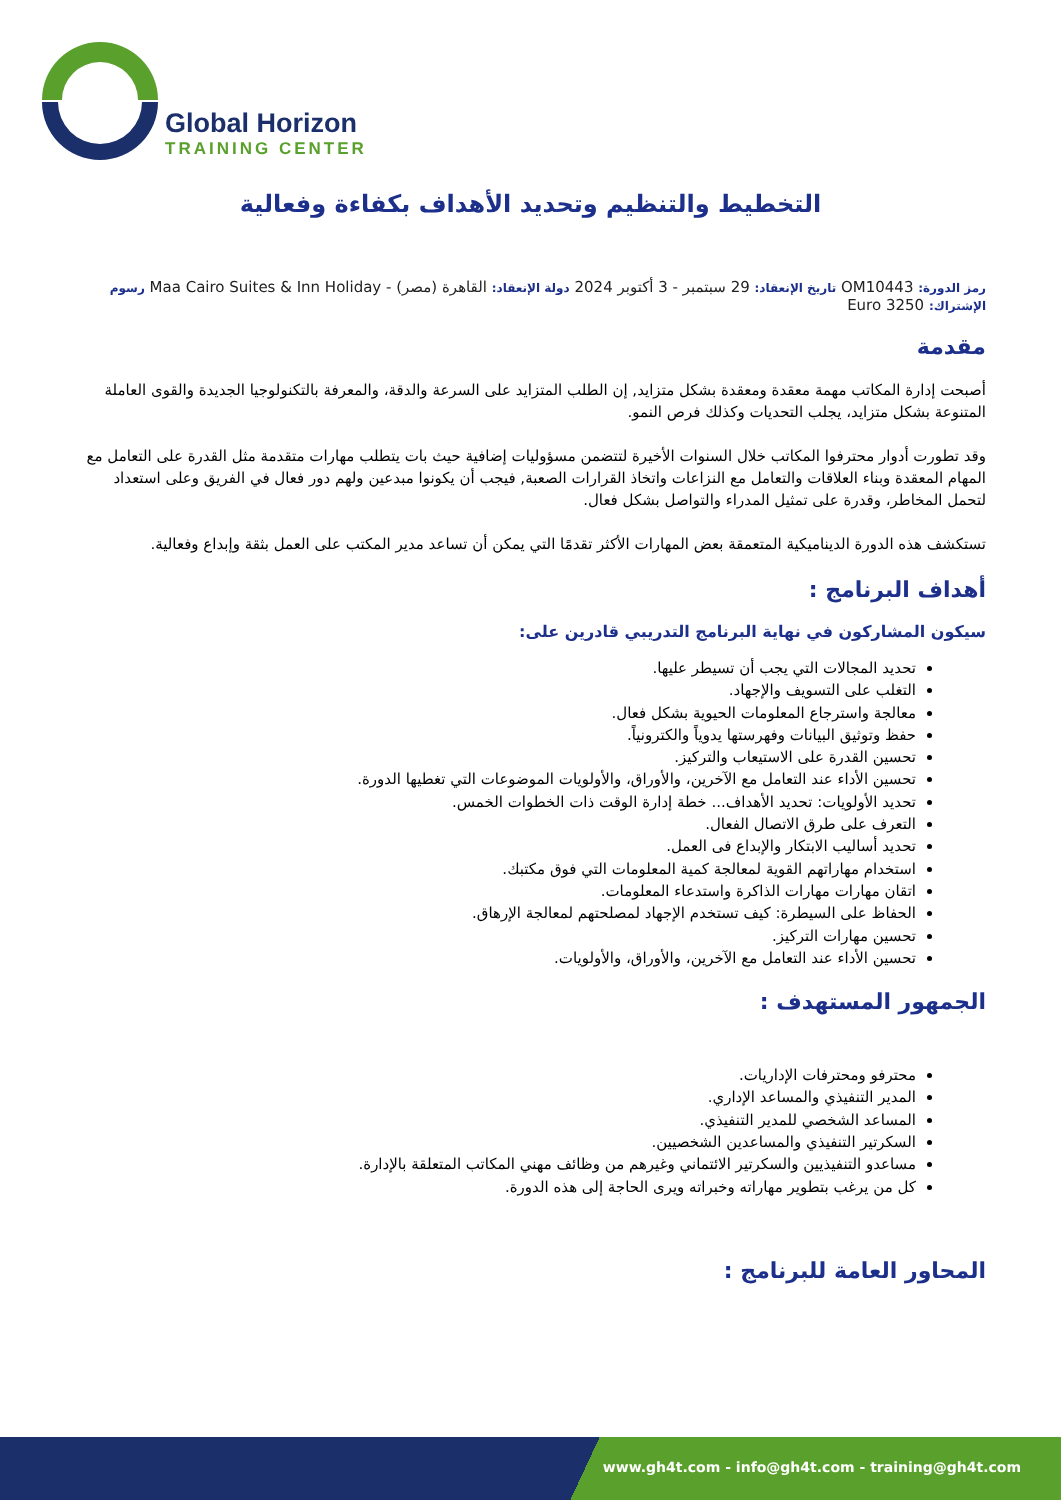Global Horizon
TRAINING CENTER
التخطيط والتنظيم وتحديد الأهداف بكفاءة وفعالية
رمز الدورة: OM10443 تاريخ الإنعقاد: 29 سبتمبر - 3 أكتوبر 2024 دولة الإنعقاد: القاهرة (مصر) - Maa Cairo Suites & Inn Holiday رسوم
الإشتراك: 3250 Euro
مقدمة
أصبحت إدارة المكاتب مهمة معقدة ومعقدة بشكل متزايد, إن الطلب المتزايد على السرعة والدقة، والمعرفة بالتكنولوجيا الجديدة والقوى العاملة المتنوعة بشكل متزايد، يجلب التحديات وكذلك فرص النمو.
وقد تطورت أدوار محترفوا المكاتب خلال السنوات الأخيرة لتتضمن مسؤوليات إضافية حيث بات يتطلب مهارات متقدمة مثل القدرة على التعامل مع المهام المعقدة وبناء العلاقات والتعامل مع النزاعات واتخاذ القرارات الصعبة, فيجب أن يكونوا مبدعين ولهم دور فعال في الفريق وعلى استعداد لتحمل المخاطر، وقدرة على تمثيل المدراء والتواصل بشكل فعال.
تستكشف هذه الدورة الديناميكية المتعمقة بعض المهارات الأكثر تقدمًا التي يمكن أن تساعد مدير المكتب على العمل بثقة وإبداع وفعالية.
أهداف البرنامج :
سيكون المشاركون في نهاية البرنامج التدريبي قادرين على:
تحديد المجالات التي يجب أن تسيطر عليها.
التغلب على التسويف والإجهاد.
معالجة واسترجاع المعلومات الحيوية بشكل فعال.
حفظ وتوثيق البيانات وفهرستها يدوياً والكترونياً.
تحسين القدرة على الاستيعاب والتركيز.
تحسين الأداء عند التعامل مع الآخرين، والأوراق، والأولويات الموضوعات التي تغطيها الدورة.
تحديد الأولويات: تحديد الأهداف... خطة إدارة الوقت ذات الخطوات الخمس.
التعرف على طرق الاتصال الفعال.
تحديد أساليب الابتكار والإبداع فى العمل.
استخدام مهاراتهم القوية لمعالجة كمية المعلومات التي فوق مكتبك.
اتقان مهارات مهارات الذاكرة واستدعاء المعلومات.
الحفاظ على السيطرة: كيف تستخدم الإجهاد لمصلحتهم لمعالجة الإرهاق.
تحسين مهارات التركيز.
تحسين الأداء عند التعامل مع الآخرين، والأوراق، والأولويات.
الجمهور المستهدف :
محترفو ومحترفات الإداريات.
المدير التنفيذي والمساعد الإداري.
المساعد الشخصي للمدير التنفيذي.
السكرتير التنفيذي والمساعدين الشخصيين.
مساعدو التنفيذيين والسكرتير الائتماني وغيرهم من وظائف مهني المكاتب المتعلقة بالإدارة.
كل من يرغب بتطوير مهاراته وخبراته ويرى الحاجة إلى هذه الدورة.
المحاور العامة للبرنامج :
www.gh4t.com - info@gh4t.com - training@gh4t.com